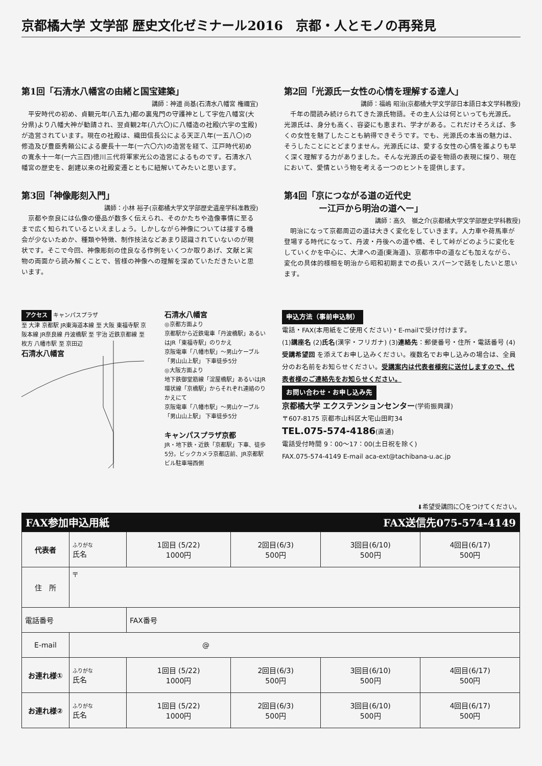京都橘大学 文学部 歴史文化ゼミナール2016　京都・人とモノの再発見
第1回「石清水八幡宮の由緒と国宝建築」
講師：神道 尚基(石清水八幡宮 権禰宜)
平安時代の初め、貞観元年(八五九)都の裏鬼門の守護神として宇佐八幡宮(大分県)より八幡大神が勧請され、翌貞観2年(八六〇)に八幡造の社殿(六宇の宝殿)が造営されています。現在の社殿は、織田信長公による天正八年(一五八〇)の修造及び豊臣秀頼公による慶長十一年(一六〇六)の造営を経て、江戸時代初めの寛永十一年(一六三四)徳川三代将軍家光公の造営によるものです。石清水八幡宮の歴史を、創建以来の社殿変遷とともに紐解いてみたいと思います。
第3回「神像彫刻入門」
講師：小林 裕子(京都橘大学文学部歴史遺産学科准教授)
京都や奈良には仏像の優品が数多く伝えられ、そのかたちや造像事情に至るまで広く知られているといえましょう。しかしながら神像については接する機会が少ないためか、種類や特徴、制作技法などあまり認識されていないのが現状です。そこで今回、神像彫刻の佳良なる作例をいくつか取りあげ、文献と実物の両面から読み解くことで、皆様の神像への理解を深めていただきたいと思います。
第2回「光源氏ー女性の心情を理解する達人」
講師：福嶋 昭治(京都橘大学文学部日本語日本文学科教授)
千年の間読み続けられてきた源氏物語。その主人公は何といっても光源氏。光源氏は、身分も高く、容姿にも恵まれ、学才がある。これだけそろえば、多くの女性を魅了したことも納得できそうです。でも、光源氏の本当の魅力は、そうしたことにとどまりません。光源氏には、愛する女性の心情を誰よりも早く深く理解する力がありました。そんな光源氏の姿を物語の表現に探り、現在において、愛情という物を考える一つのヒントを提供します。
第4回「京につながる道の近代史
　　　　ー江戸から明治の道へー」
講師：高久　嶺之介(京都橘大学文学部歴史学科教授)
明治になって京都周辺の道は大きく変化をしていきます。人力車や荷馬車が登場する時代になって、丹波・丹後への道や橋、そして峠がどのように変化をしていくかを中心に、大津への道(東海道)、京都市中の道なども加えながら、変化の具体的様相を明治から昭和初期までの長い スパーンで話をしたいと思います。
アクセス キャンパスプラザ
至 大津 京都駅 JR東海道本線 至 大阪 東福寺駅 京阪本線 JR奈良線 丹波橋駅 至 宇治 近鉄京都線 至 枚方 八幡市駅 至 京田辺
石清水八幡宮
石清水八幡宮
◎京都方面より
京都駅から近鉄電車「丹波橋駅」あるいはJR「東福寺駅」のりかえ
京阪電車「八幡市駅」～男山ケーブル「男山山上駅」 下車徒歩5分
◎大阪方面より
地下鉄御堂筋線「淀屋橋駅」あるいはJR環状線「京橋駅」からそれぞれ連絡のりかえにて
京阪電車「八幡市駅」～男山ケーブル「男山山上駅」 下車徒歩5分
キャンパスプラザ京都
JR・地下鉄・近鉄「京都駅」下車、徒歩5分。ビックカメラ京都店前、JR京都駅ビル駐車場西側
申込方法（事前申込制）
電話・FAX(本用紙をご使用ください)・E-mailで受け付けます。
(1)講座名 (2)氏名(漢字・フリガナ) (3)連絡先：郵便番号・住所・電話番号 (4)受講希望回 を添えてお申し込みください。複数名でお申し込みの場合は、全員分のお名前をお知らせください。受講案内は代表者様宛に送付しますので、代表者様のご連絡先をお知らせください。
お問い合わせ・お申し込み先
京都橘大学 エクステンションセンター(学術振興課)
〒607-8175 京都市山科区大宅山田町34
TEL.075-574-4186(直通)
電話受付時間 9：00～17：00(土日祝を除く)
FAX.075-574-4149 E-mail aca-ext@tachibana-u.ac.jp
⬇希望受講回に〇をつけてください。
FAX参加申込用紙 FAX送信先075-574-4149
| 代表者 | ふりがな 氏名 | 1回目 (5/22) 1000円 | 2回目(6/3) 500円 | 3回目(6/10) 500円 | 4回目(6/17) 500円 |
| 住 所 | 〒 | | | | |
| 電話番号 | | FAX番号 | | | |
| E-mail | @ | | | | |
| お連れ様① | ふりがな 氏名 | 1回目 (5/22) 1000円 | 2回目(6/3) 500円 | 3回目(6/10) 500円 | 4回目(6/17) 500円 |
| お連れ様② | ふりがな 氏名 | 1回目 (5/22) 1000円 | 2回目(6/3) 500円 | 3回目(6/10) 500円 | 4回目(6/17) 500円 |